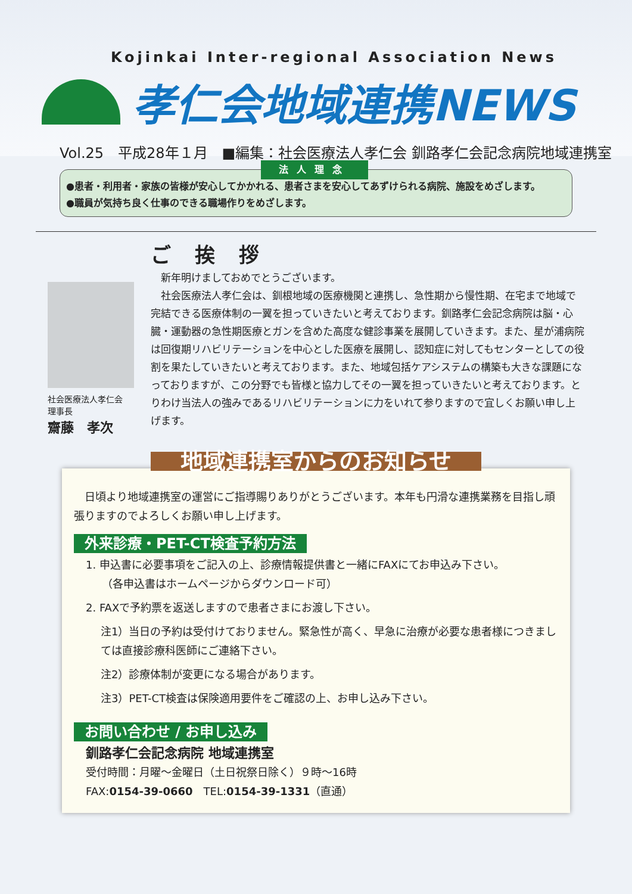Kojinkai Inter-regional Association News
孝仁会地域連携NEWS
Vol.25　平成28年１月　■編集：社会医療法人孝仁会 釧路孝仁会記念病院地域連携室
法人理念
●患者・利用者・家族の皆様が安心してかかれる、患者さまを安心してあずけられる病院、施設をめざします。
●職員が気持ち良く仕事のできる職場作りをめざします。
社会医療法人孝仁会
理事長
齋藤　孝次
ご挨拶
　新年明けましておめでとうございます。
　社会医療法人孝仁会は、釧根地域の医療機関と連携し、急性期から慢性期、在宅まで地域で完結できる医療体制の一翼を担っていきたいと考えております。釧路孝仁会記念病院は脳・心臓・運動器の急性期医療とガンを含めた高度な健診事業を展開していきます。また、星が浦病院は回復期リハビリテーションを中心とした医療を展開し、認知症に対してもセンターとしての役割を果たしていきたいと考えております。また、地域包括ケアシステムの構築も大きな課題になっておりますが、この分野でも皆様と協力してその一翼を担っていきたいと考えております。とりわけ当法人の強みであるリハビリテーションに力をいれて参りますので宜しくお願い申し上げます。
地域連携室からのお知らせ
　日頃より地域連携室の運営にご指導賜りありがとうございます。本年も円滑な連携業務を目指し頑張りますのでよろしくお願い申し上げます。
外来診療・PET-CT検査予約方法
1. 申込書に必要事項をご記入の上、診療情報提供書と一緒にFAXにてお申込み下さい。
　　（各申込書はホームページからダウンロード可）
2. FAXで予約票を返送しますので患者さまにお渡し下さい。
注1）当日の予約は受付けておりません。緊急性が高く、早急に治療が必要な患者様につきましては直接診療科医師にご連絡下さい。
注2）診療体制が変更になる場合があります。
注3）PET-CT検査は保険適用要件をご確認の上、お申し込み下さい。
お問い合わせ / お申し込み
釧路孝仁会記念病院 地域連携室
受付時間：月曜～金曜日（土日祝祭日除く）９時～16時
FAX:0154-39-0660　TEL:0154-39-1331（直通）